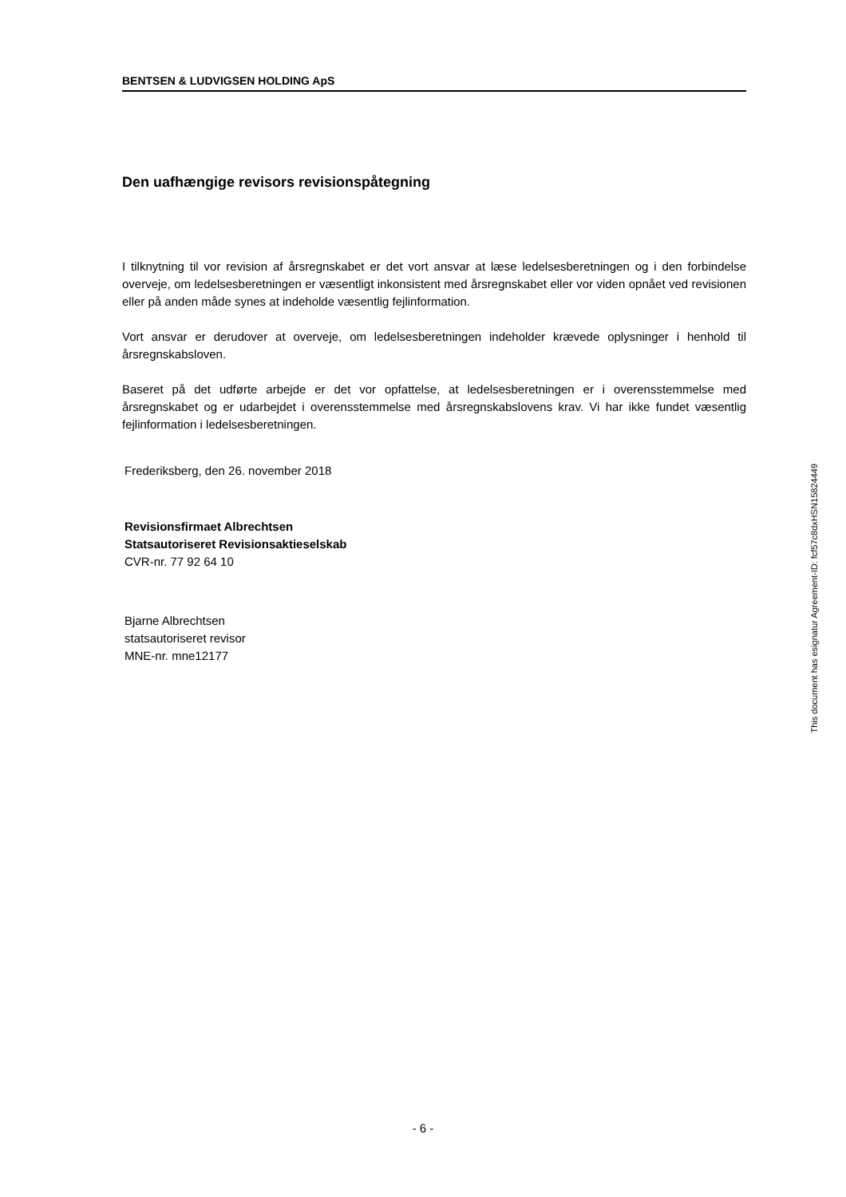BENTSEN & LUDVIGSEN HOLDING ApS
Den uafhængige revisors revisionspåtegning
I tilknytning til vor revision af årsregnskabet er det vort ansvar at læse ledelsesberetningen og i den forbindelse overveje, om ledelsesberetningen er væsentligt inkonsistent med årsregnskabet eller vor viden opnået ved revisionen eller på anden måde synes at indeholde væsentlig fejlinformation.
Vort ansvar er derudover at overveje, om ledelsesberetningen indeholder krævede oplysninger i henhold til årsregnskabsloven.
Baseret på det udførte arbejde er det vor opfattelse, at ledelsesberetningen er i overensstemmelse med årsregnskabet og er udarbejdet i overensstemmelse med årsregnskabslovens krav. Vi har ikke fundet væsentlig fejlinformation i ledelsesberetningen.
Frederiksberg, den 26. november 2018
Revisionsfirmaet Albrechtsen
Statsautoriseret Revisionsaktieselskab
CVR-nr. 77 92 64 10
Bjarne Albrechtsen
statsautoriseret revisor
MNE-nr. mne12177
This document has esignatur Agreement-ID: fcf57c8dxHSN15824449
- 6 -